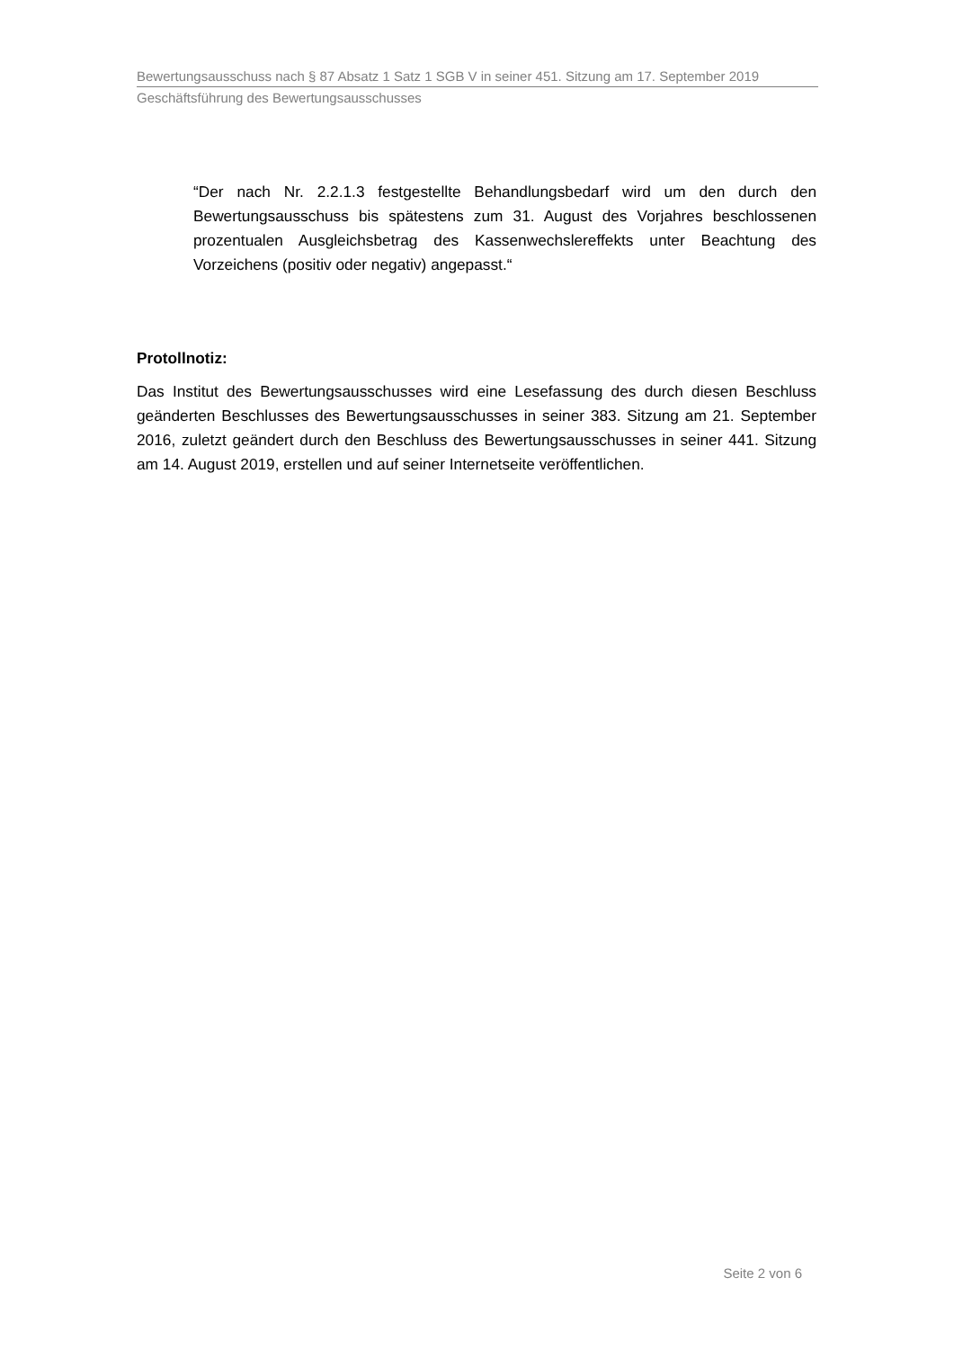Bewertungsausschuss nach § 87 Absatz 1 Satz 1 SGB V in seiner 451. Sitzung am 17. September 2019
Geschäftsführung des Bewertungsausschusses
“Der nach Nr. 2.2.1.3 festgestellte Behandlungsbedarf wird um den durch den Bewertungsausschuss bis spätestens zum 31. August des Vorjahres beschlossenen prozentualen Ausgleichsbetrag des Kassenwechslereffekts unter Beachtung des Vorzeichens (positiv oder negativ) angepasst.“
Protollnotiz:
Das Institut des Bewertungsausschusses wird eine Lesefassung des durch diesen Beschluss geänderten Beschlusses des Bewertungsausschusses in seiner 383. Sitzung am 21. September 2016, zuletzt geändert durch den Beschluss des Bewertungsausschusses in seiner 441. Sitzung am 14. August 2019, erstellen und auf seiner Internetseite veröffentlichen.
Seite 2 von 6